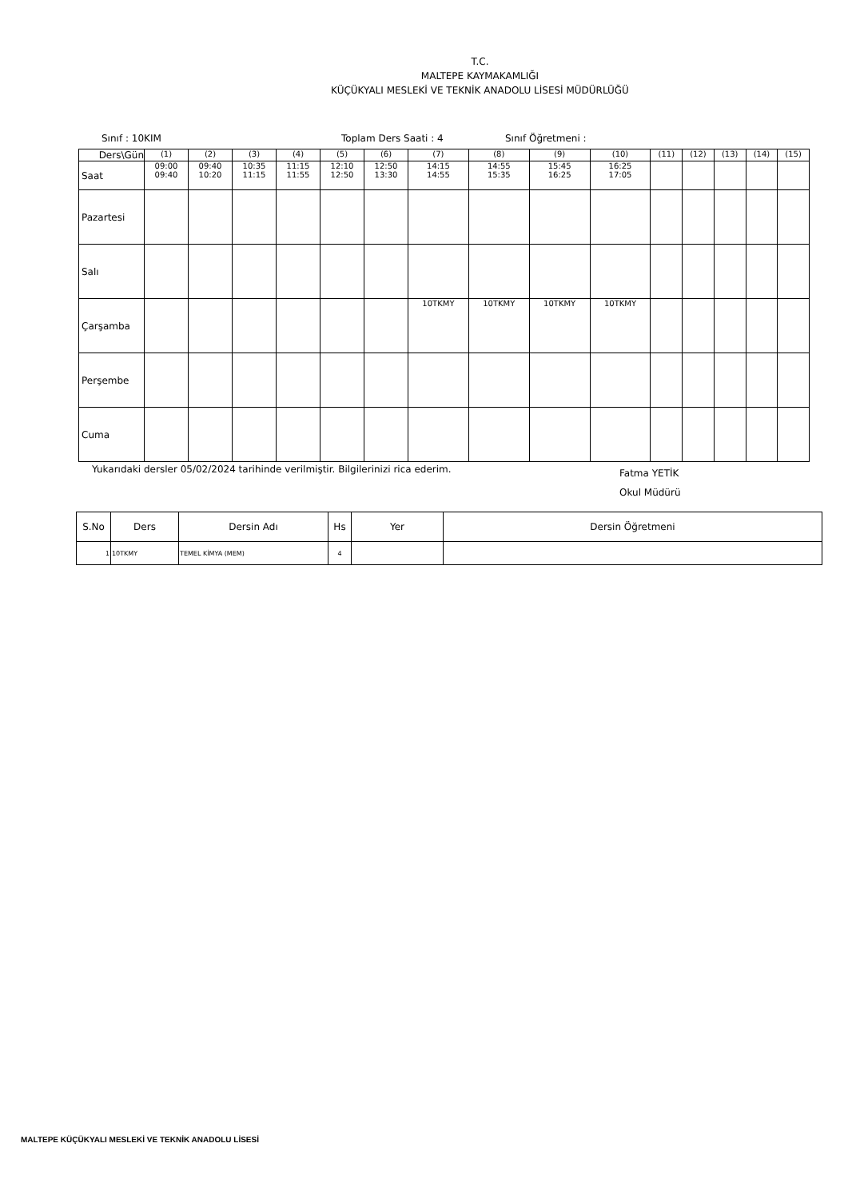T.C.
MALTEPE KAYMAKAMLIĞI
KÜÇÜKYALI MESLEKİ VE TEKNİK ANADOLU LİSESİ MÜDÜRLÜĞÜ
Sınıf : 10KIM Toplam Ders Saati : 4 Sınıf Öğretmeni :
| Ders\Gün | (1) | (2) | (3) | (4) | (5) | (6) | (7) | (8) | (9) | (10) | (11) | (12) | (13) | (14) | (15) |
| Saat | 09:00 09:40 | 09:40 10:20 | 10:35 11:15 | 11:15 11:55 | 12:10 12:50 | 12:50 13:30 | 14:15 14:55 | 14:55 15:35 | 15:45 16:25 | 16:25 17:05 | | | | | |
| Pazartesi | | | | | | | | | | | | | | | |
| Salı | | | | | | | | | | | | | | | |
| Çarşamba | | | | | | | 10TKMY | 10TKMY | 10TKMY | 10TKMY | | | | | |
| Perşembe | | | | | | | | | | | | | | | |
| Cuma | | | | | | | | | | | | | | | |
Yukarıdaki dersler 05/02/2024 tarihinde verilmiştir. Bilgilerinizi rica ederim. Fatma YETİK
Okul Müdürü
| S.No | Ders | Dersin Adı | Hs | Yer | Dersin Öğretmeni |
| --- | --- | --- | --- | --- | --- |
| 1 | 10TKMY | TEMEL KİMYA (MEM) | 4 | | |
MALTEPE KÜÇÜKYALI MESLEKİ VE TEKNİK ANADOLU LİSESİ